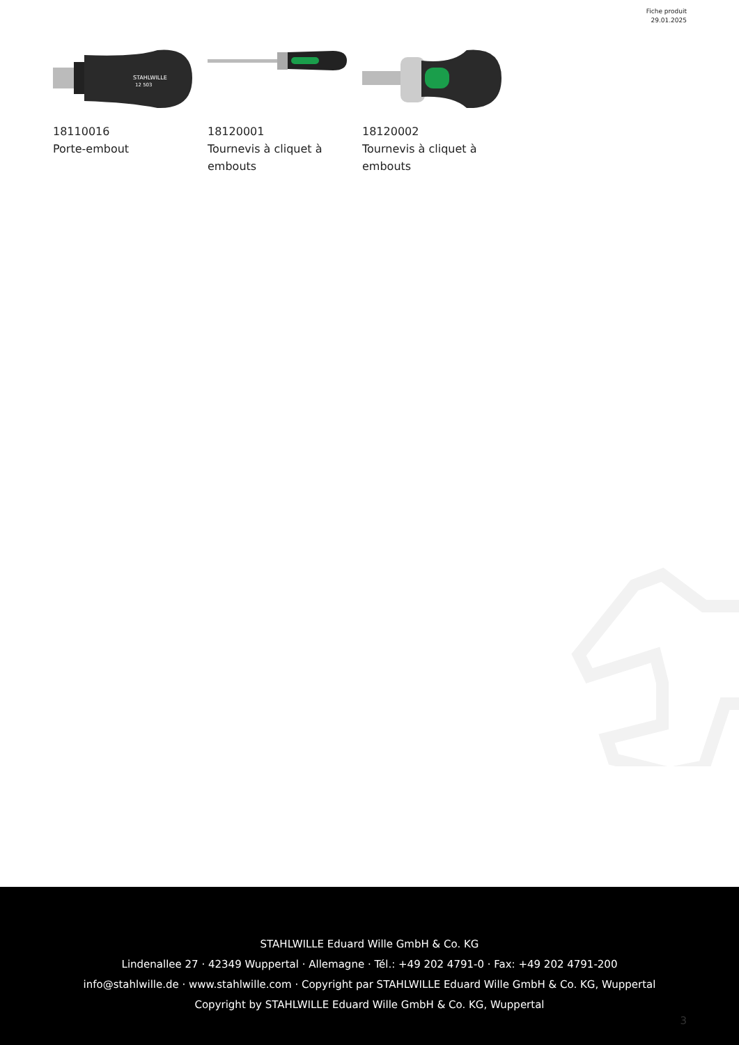Fiche produit
29.01.2025
STAHLWILLE
12 503
18110016
Porte-embout
18120001
Tournevis à cliquet à embouts
18120002
Tournevis à cliquet à embouts
STAHLWILLE Eduard Wille GmbH & Co. KG
Lindenallee 27 · 42349 Wuppertal · Allemagne · Tél.: +49 202 4791-0 · Fax: +49 202 4791-200
info@stahlwille.de · www.stahlwille.com · Copyright par STAHLWILLE Eduard Wille GmbH & Co. KG, Wuppertal
Copyright by STAHLWILLE Eduard Wille GmbH & Co. KG, Wuppertal
3